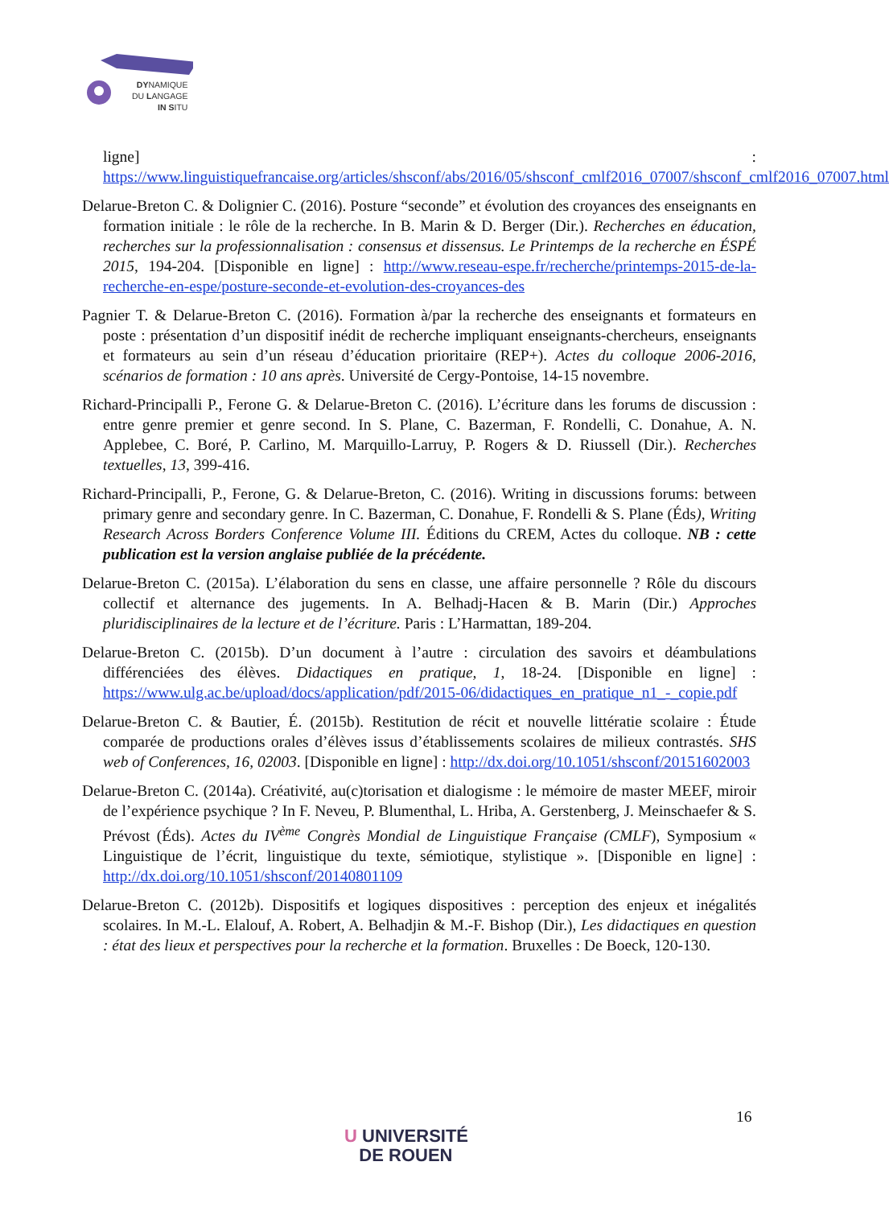DYNAMIQUE
DU LANGAGE
IN SITU
ligne] : https://www.linguistiquefrancaise.org/articles/shsconf/abs/2016/05/shsconf_cmlf2016_07007/shsconf_cmlf2016_07007.html
Delarue-Breton C. & Dolignier C. (2016). Posture “seconde” et évolution des croyances des enseignants en formation initiale : le rôle de la recherche. In B. Marin & D. Berger (Dir.). Recherches en éducation, recherches sur la professionnalisation : consensus et dissensus. Le Printemps de la recherche en ÉSPÉ 2015, 194-204. [Disponible en ligne] : http://www.reseau-espe.fr/recherche/printemps-2015-de-la-recherche-en-espe/posture-seconde-et-evolution-des-croyances-des
Pagnier T. & Delarue-Breton C. (2016). Formation à/par la recherche des enseignants et formateurs en poste : présentation d’un dispositif inédit de recherche impliquant enseignants-chercheurs, enseignants et formateurs au sein d’un réseau d’éducation prioritaire (REP+). Actes du colloque 2006-2016, scénarios de formation : 10 ans après. Université de Cergy-Pontoise, 14-15 novembre.
Richard-Principalli P., Ferone G. & Delarue-Breton C. (2016). L’écriture dans les forums de discussion : entre genre premier et genre second. In S. Plane, C. Bazerman, F. Rondelli, C. Donahue, A. N. Applebee, C. Boré, P. Carlino, M. Marquillo-Larruy, P. Rogers & D. Riussell (Dir.). Recherches textuelles, 13, 399-416.
Richard-Principalli, P., Ferone, G. & Delarue-Breton, C. (2016). Writing in discussions forums: between primary genre and secondary genre. In C. Bazerman, C. Donahue, F. Rondelli & S. Plane (Éds), Writing Research Across Borders Conference Volume III. Éditions du CREM, Actes du colloque. NB : cette publication est la version anglaise publiée de la précédente.
Delarue-Breton C. (2015a). L’élaboration du sens en classe, une affaire personnelle ? Rôle du discours collectif et alternance des jugements. In A. Belhadj-Hacen & B. Marin (Dir.) Approches pluridisciplinaires de la lecture et de l’écriture. Paris : L’Harmattan, 189-204.
Delarue-Breton C. (2015b). D’un document à l’autre : circulation des savoirs et déambulations différenciées des élèves. Didactiques en pratique, 1, 18-24. [Disponible en ligne] : https://www.ulg.ac.be/upload/docs/application/pdf/2015-06/didactiques_en_pratique_n1_-_copie.pdf
Delarue-Breton C. & Bautier, É. (2015b). Restitution de récit et nouvelle littératie scolaire : Étude comparée de productions orales d’élèves issus d’établissements scolaires de milieux contrastés. SHS web of Conferences, 16, 02003. [Disponible en ligne] : http://dx.doi.org/10.1051/shsconf/20151602003
Delarue-Breton C. (2014a). Créativité, au(c)torisation et dialogisme : le mémoire de master MEEF, miroir de l’expérience psychique ? In F. Neveu, P. Blumenthal, L. Hriba, A. Gerstenberg, J. Meinschaefer & S. Prévost (Éds). Actes du IV<sup>ème</sup> Congrès Mondial de Linguistique Française (CMLF), Symposium « Linguistique de l’écrit, linguistique du texte, sémiotique, stylistique ». [Disponible en ligne] : http://dx.doi.org/10.1051/shsconf/20140801109
Delarue-Breton C. (2012b). Dispositifs et logiques dispositives : perception des enjeux et inégalités scolaires. In M.-L. Elalouf, A. Robert, A. Belhadjin & M.-F. Bishop (Dir.), Les didactiques en question : état des lieux et perspectives pour la recherche et la formation. Bruxelles : De Boeck, 120-130.
16
U UNIVERSITÉ
DE ROUEN